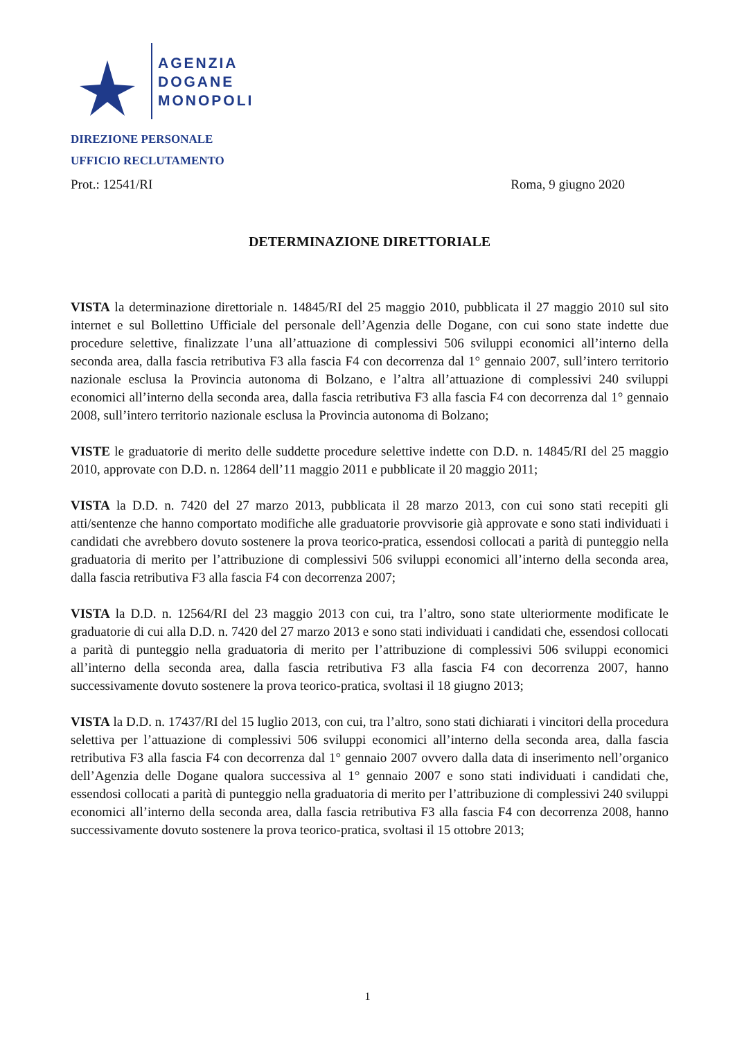AGENZIA
DOGANE
MONOPOLI
DIREZIONE PERSONALE
UFFICIO RECLUTAMENTO
Prot.: 12541/RI Roma, 9 giugno 2020
DETERMINAZIONE DIRETTORIALE
VISTA la determinazione direttoriale n. 14845/RI del 25 maggio 2010, pubblicata il 27 maggio 2010 sul sito internet e sul Bollettino Ufficiale del personale dell’Agenzia delle Dogane, con cui sono state indette due procedure selettive, finalizzate l’una all’attuazione di complessivi 506 sviluppi economici all’interno della seconda area, dalla fascia retributiva F3 alla fascia F4 con decorrenza dal 1° gennaio 2007, sull’intero territorio nazionale esclusa la Provincia autonoma di Bolzano, e l’altra all’attuazione di complessivi 240 sviluppi economici all’interno della seconda area, dalla fascia retributiva F3 alla fascia F4 con decorrenza dal 1° gennaio 2008, sull’intero territorio nazionale esclusa la Provincia autonoma di Bolzano;
VISTE le graduatorie di merito delle suddette procedure selettive indette con D.D. n. 14845/RI del 25 maggio 2010, approvate con D.D. n. 12864 dell’11 maggio 2011 e pubblicate il 20 maggio 2011;
VISTA la D.D. n. 7420 del 27 marzo 2013, pubblicata il 28 marzo 2013, con cui sono stati recepiti gli atti/sentenze che hanno comportato modifiche alle graduatorie provvisorie già approvate e sono stati individuati i candidati che avrebbero dovuto sostenere la prova teorico-pratica, essendosi collocati a parità di punteggio nella graduatoria di merito per l’attribuzione di complessivi 506 sviluppi economici all’interno della seconda area, dalla fascia retributiva F3 alla fascia F4 con decorrenza 2007;
VISTA la D.D. n. 12564/RI del 23 maggio 2013 con cui, tra l’altro, sono state ulteriormente modificate le graduatorie di cui alla D.D. n. 7420 del 27 marzo 2013 e sono stati individuati i candidati che, essendosi collocati a parità di punteggio nella graduatoria di merito per l’attribuzione di complessivi 506 sviluppi economici all’interno della seconda area, dalla fascia retributiva F3 alla fascia F4 con decorrenza 2007, hanno successivamente dovuto sostenere la prova teorico-pratica, svoltasi il 18 giugno 2013;
VISTA la D.D. n. 17437/RI del 15 luglio 2013, con cui, tra l’altro, sono stati dichiarati i vincitori della procedura selettiva per l’attuazione di complessivi 506 sviluppi economici all’interno della seconda area, dalla fascia retributiva F3 alla fascia F4 con decorrenza dal 1° gennaio 2007 ovvero dalla data di inserimento nell’organico dell’Agenzia delle Dogane qualora successiva al 1° gennaio 2007 e sono stati individuati i candidati che, essendosi collocati a parità di punteggio nella graduatoria di merito per l’attribuzione di complessivi 240 sviluppi economici all’interno della seconda area, dalla fascia retributiva F3 alla fascia F4 con decorrenza 2008, hanno successivamente dovuto sostenere la prova teorico-pratica, svoltasi il 15 ottobre 2013;
1